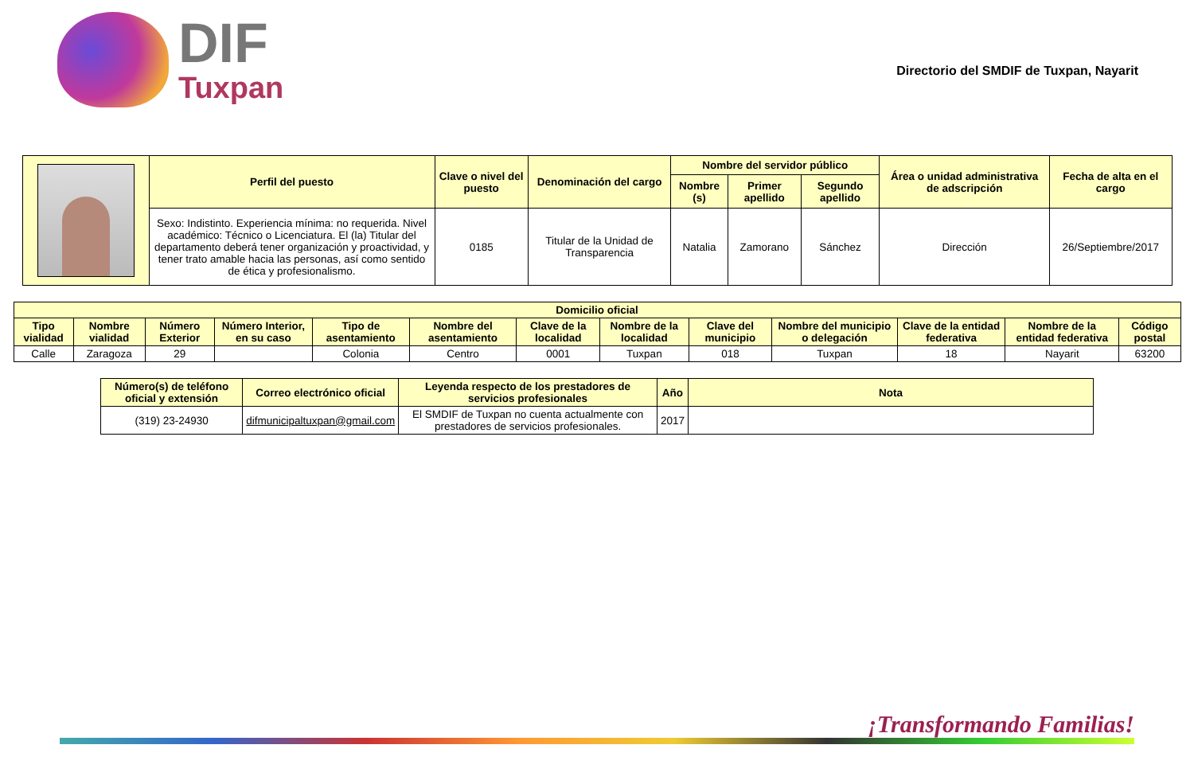DIF
Tuxpan
Directorio del SMDIF de Tuxpan, Nayarit
| | Perfil del puesto | Clave o nivel del puesto | Denominación del cargo | Nombre del servidor público | | | Área o unidad administrativa de adscripción | Fecha de alta en el cargo |
| --- | --- | --- | --- | --- | --- | --- | --- | --- |
| | | | | Nombre (s) | Primer apellido | Segundo apellido | | |
| | Sexo: Indistinto. Experiencia mínima: no requerida. Nivel académico: Técnico o Licenciatura. El (la) Titular del departamento deberá tener organización y proactividad, y tener trato amable hacia las personas, así como sentido de ética y profesionalismo. | 0185 | Titular de la Unidad de Transparencia | Natalia | Zamorano | Sánchez | Dirección | 26/Septiembre/2017 |
| Domicilio oficial | | | | | | | | | | | | |
| --- | --- | --- | --- | --- | --- | --- | --- | --- | --- | --- | --- | --- |
| Tipo vialidad | Nombre vialidad | Número Exterior | Número Interior, en su caso | Tipo de asentamiento | Nombre del asentamiento | Clave de la localidad | Nombre de la localidad | Clave del municipio | Nombre del municipio o delegación | Clave de la entidad federativa | Nombre de la entidad federativa | Código postal |
| Calle | Zaragoza | 29 | | Colonia | Centro | 0001 | Tuxpan | 018 | Tuxpan | 18 | Nayarit | 63200 |
| Número(s) de teléfono oficial y extensión | Correo electrónico oficial | Leyenda respecto de los prestadores de servicios profesionales | Año | Nota |
| --- | --- | --- | --- | --- |
| (319) 23-24930 | difmunicipaltuxpan@gmail.com | El SMDIF de Tuxpan no cuenta actualmente con prestadores de servicios profesionales. | 2017 | |
¡Transformando Familias!